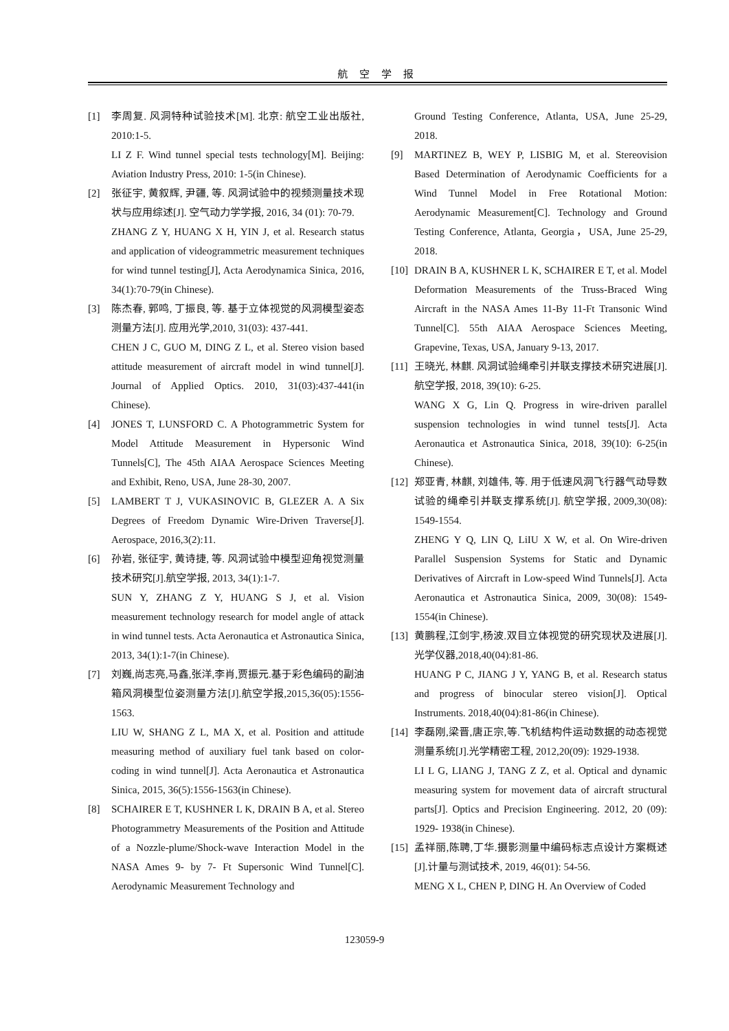航 空 学 报
[1] 李周复. 风洞特种试验技术[M]. 北京: 航空工业出版社, 2010:1-5.
LI Z F. Wind tunnel special tests technology[M]. Beijing: Aviation Industry Press, 2010: 1-5(in Chinese).
[2] 张征宇, 黄叙辉, 尹疆, 等. 风洞试验中的视频测量技术现状与应用综述[J]. 空气动力学学报, 2016, 34 (01): 70-79.
ZHANG Z Y, HUANG X H, YIN J, et al. Research status and application of videogrammetric measurement techniques for wind tunnel testing[J], Acta Aerodynamica Sinica, 2016, 34(1):70-79(in Chinese).
[3] 陈杰春, 郭鸣, 丁振良, 等. 基于立体视觉的风洞模型姿态测量方法[J]. 应用光学,2010, 31(03): 437-441.
CHEN J C, GUO M, DING Z L, et al. Stereo vision based attitude measurement of aircraft model in wind tunnel[J]. Journal of Applied Optics. 2010, 31(03):437-441(in Chinese).
[4] JONES T, LUNSFORD C. A Photogrammetric System for Model Attitude Measurement in Hypersonic Wind Tunnels[C], The 45th AIAA Aerospace Sciences Meeting and Exhibit, Reno, USA, June 28-30, 2007.
[5] LAMBERT T J, VUKASINOVIC B, GLEZER A. A Six Degrees of Freedom Dynamic Wire-Driven Traverse[J]. Aerospace, 2016,3(2):11.
[6] 孙岩, 张征宇, 黄诗捷, 等. 风洞试验中模型迎角视觉测量技术研究[J].航空学报, 2013, 34(1):1-7.
SUN Y, ZHANG Z Y, HUANG S J, et al. Vision measurement technology research for model angle of attack in wind tunnel tests. Acta Aeronautica et Astronautica Sinica, 2013, 34(1):1-7(in Chinese).
[7] 刘巍,尚志亮,马鑫,张洋,李肖,贾振元.基于彩色编码的副油箱风洞模型位姿测量方法[J].航空学报,2015,36(05):1556-1563.
LIU W, SHANG Z L, MA X, et al. Position and attitude measuring method of auxiliary fuel tank based on color-coding in wind tunnel[J]. Acta Aeronautica et Astronautica Sinica, 2015, 36(5):1556-1563(in Chinese).
[8] SCHAIRER E T, KUSHNER L K, DRAIN B A, et al. Stereo Photogrammetry Measurements of the Position and Attitude of a Nozzle-plume/Shock-wave Interaction Model in the NASA Ames 9- by 7- Ft Supersonic Wind Tunnel[C]. Aerodynamic Measurement Technology and
Ground Testing Conference, Atlanta, USA, June 25-29, 2018.
[9] MARTINEZ B, WEY P, LISBIG M, et al. Stereovision Based Determination of Aerodynamic Coefficients for a Wind Tunnel Model in Free Rotational Motion: Aerodynamic Measurement[C]. Technology and Ground Testing Conference, Atlanta, Georgia，USA, June 25-29, 2018.
[10]
DRAIN B A, KUSHNER L K, SCHAIRER E T, et al. Model Deformation Measurements of the Truss-Braced Wing Aircraft in the NASA Ames 11-By 11-Ft Transonic Wind Tunnel[C]. 55th AIAA Aerospace Sciences Meeting, Grapevine, Texas, USA, January 9-13, 2017.
[11]
王晓光, 林麒. 风洞试验绳牵引并联支撑技术研究进展[J]. 航空学报, 2018, 39(10): 6-25.
WANG X G, Lin Q. Progress in wire-driven parallel suspension technologies in wind tunnel tests[J]. Acta Aeronautica et Astronautica Sinica, 2018, 39(10): 6-25(in Chinese).
[12]
郑亚青, 林麒, 刘雄伟, 等. 用于低速风洞飞行器气动导数试验的绳牵引并联支撑系统[J]. 航空学报, 2009,30(08): 1549-1554.
ZHENG Y Q, LIN Q, LiIU X W, et al. On Wire-driven Parallel Suspension Systems for Static and Dynamic Derivatives of Aircraft in Low-speed Wind Tunnels[J]. Acta Aeronautica et Astronautica Sinica, 2009, 30(08): 1549-1554(in Chinese).
[13]
黄鹏程,江剑宇,杨波.双目立体视觉的研究现状及进展[J].光学仪器,2018,40(04):81-86.
HUANG P C, JIANG J Y, YANG B, et al. Research status and progress of binocular stereo vision[J]. Optical Instruments. 2018,40(04):81-86(in Chinese).
[14]
李磊刚,梁晋,唐正宗,等.飞机结构件运动数据的动态视觉测量系统[J].光学精密工程, 2012,20(09): 1929-1938.
LI L G, LIANG J, TANG Z Z, et al. Optical and dynamic measuring system for movement data of aircraft structural parts[J]. Optics and Precision Engineering. 2012, 20 (09): 1929- 1938(in Chinese).
[15]
孟祥丽,陈聘,丁华.摄影测量中编码标志点设计方案概述[J].计量与测试技术, 2019, 46(01): 54-56.
MENG X L, CHEN P, DING H. An Overview of Coded
123059-9